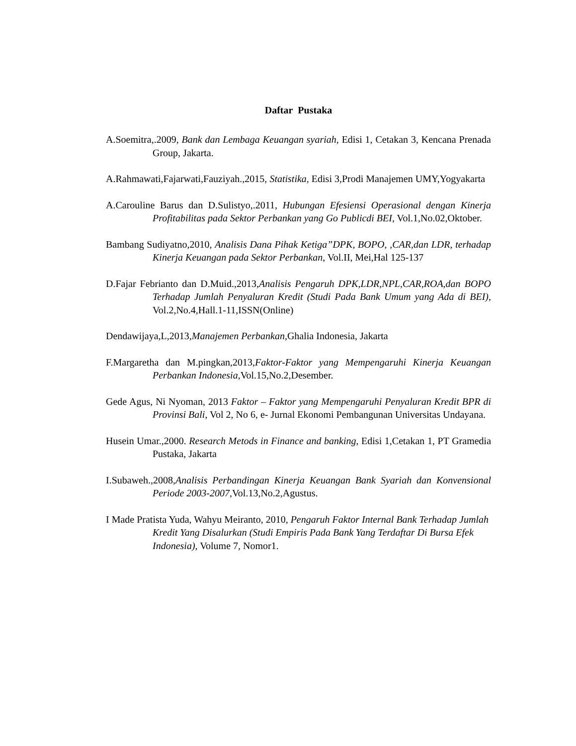Daftar Pustaka
A.Soemitra,.2009, Bank dan Lembaga Keuangan syariah, Edisi 1, Cetakan 3, Kencana Prenada Group, Jakarta.
A.Rahmawati,Fajarwati,Fauziyah.,2015, Statistika, Edisi 3,Prodi Manajemen UMY,Yogyakarta
A.Carouline Barus dan D.Sulistyo,.2011, Hubungan Efesiensi Operasional dengan Kinerja Profitabilitas pada Sektor Perbankan yang Go Publicdi BEI, Vol.1,No.02,Oktober.
Bambang Sudiyatno,2010, Analisis Dana Pihak Ketiga”DPK, BOPO, ,CAR,dan LDR, terhadap Kinerja Keuangan pada Sektor Perbankan, Vol.II, Mei,Hal 125-137
D.Fajar Febrianto dan D.Muid.,2013,Analisis Pengaruh DPK,LDR,NPL,CAR,ROA,dan BOPO Terhadap Jumlah Penyaluran Kredit (Studi Pada Bank Umum yang Ada di BEI), Vol.2,No.4,Hall.1-11,ISSN(Online)
Dendawijaya,L,2013,Manajemen Perbankan,Ghalia Indonesia, Jakarta
F.Margaretha dan M.pingkan,2013,Faktor-Faktor yang Mempengaruhi Kinerja Keuangan Perbankan Indonesia, Vol.15,No.2,Desember.
Gede Agus, Ni Nyoman, 2013 Faktor – Faktor yang Mempengaruhi Penyaluran Kredit BPR di Provinsi Bali, Vol 2, No 6, e- Jurnal Ekonomi Pembangunan Universitas Undayana.
Husein Umar.,2000. Research Metods in Finance and banking, Edisi 1,Cetakan 1, PT Gramedia Pustaka, Jakarta
I.Subaweh.,2008,Analisis Perbandingan Kinerja Keuangan Bank Syariah dan Konvensional Periode 2003-2007, Vol.13,No.2,Agustus.
I Made Pratista Yuda, Wahyu Meiranto, 2010, Pengaruh Faktor Internal Bank Terhadap Jumlah Kredit Yang Disalurkan (Studi Empiris Pada Bank Yang Terdaftar Di Bursa Efek Indonesia), Volume 7, Nomor1.